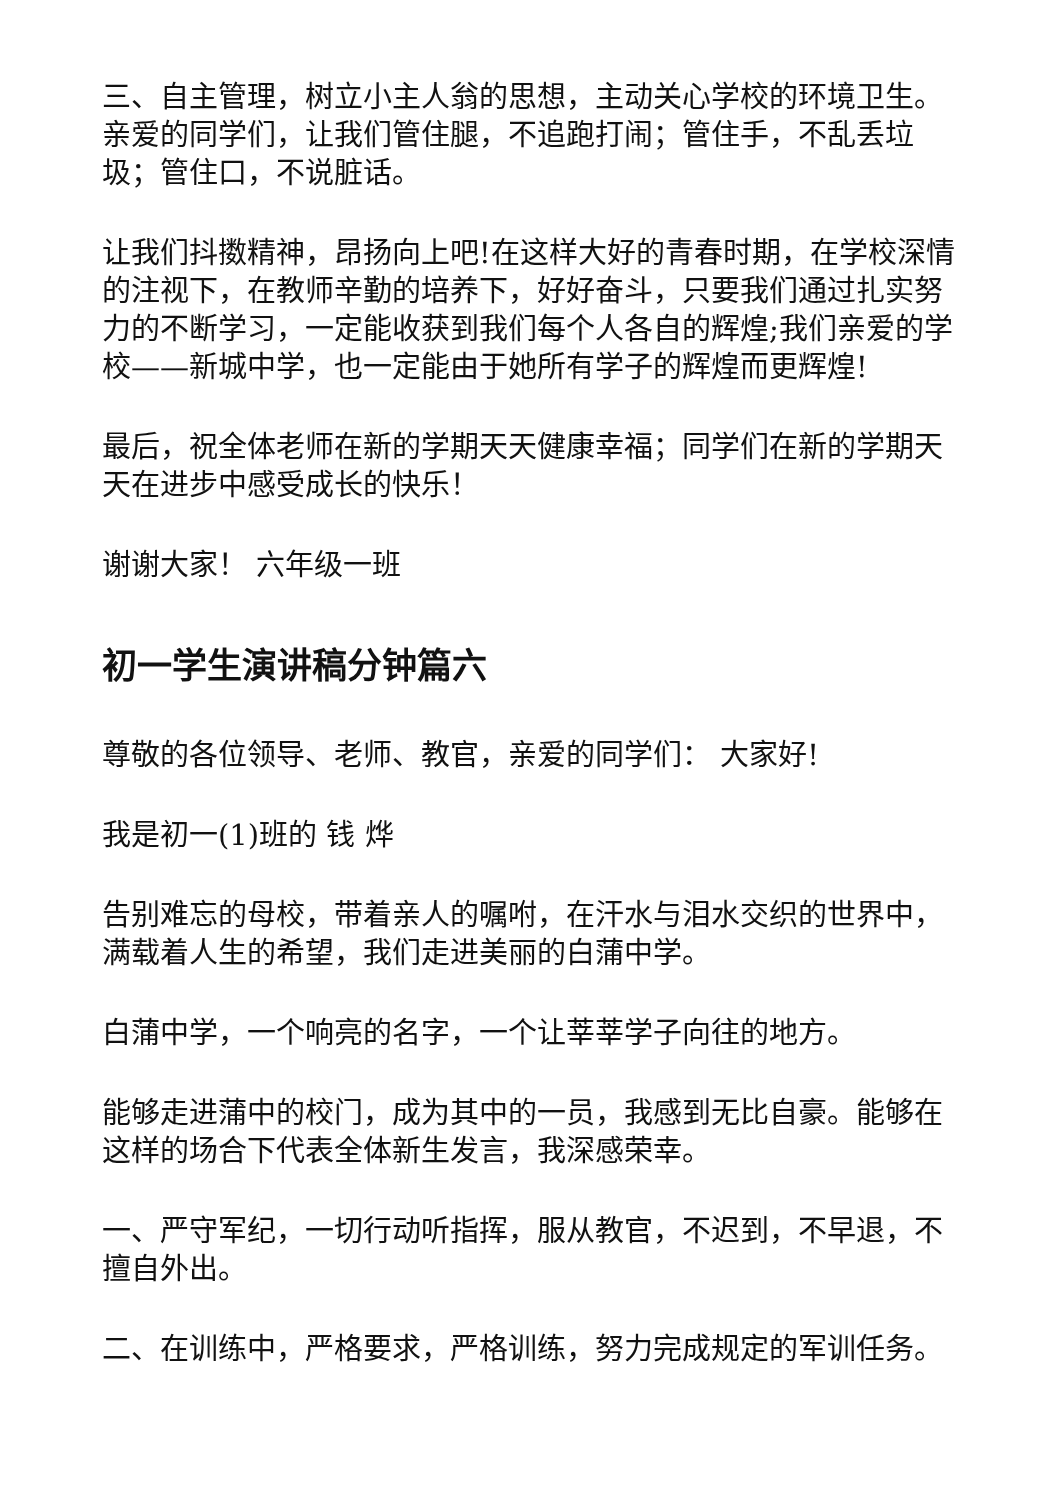三、自主管理，树立小主人翁的思想，主动关心学校的环境卫生。亲爱的同学们，让我们管住腿，不追跑打闹；管住手，不乱丢垃圾；管住口，不说脏话。
让我们抖擞精神，昂扬向上吧!在这样大好的青春时期，在学校深情的注视下，在教师辛勤的培养下，好好奋斗，只要我们通过扎实努力的不断学习，一定能收获到我们每个人各自的辉煌;我们亲爱的学校——新城中学，也一定能由于她所有学子的辉煌而更辉煌!
最后，祝全体老师在新的学期天天健康幸福；同学们在新的学期天天在进步中感受成长的快乐！
谢谢大家！ 六年级一班
初一学生演讲稿分钟篇六
尊敬的各位领导、老师、教官，亲爱的同学们： 大家好!
我是初一(1)班的 钱 烨
告别难忘的母校，带着亲人的嘱咐，在汗水与泪水交织的世界中，满载着人生的希望，我们走进美丽的白蒲中学。
白蒲中学，一个响亮的名字，一个让莘莘学子向往的地方。
能够走进蒲中的校门，成为其中的一员，我感到无比自豪。能够在这样的场合下代表全体新生发言，我深感荣幸。
一、严守军纪，一切行动听指挥，服从教官，不迟到，不早退，不擅自外出。
二、在训练中，严格要求，严格训练，努力完成规定的军训任务。